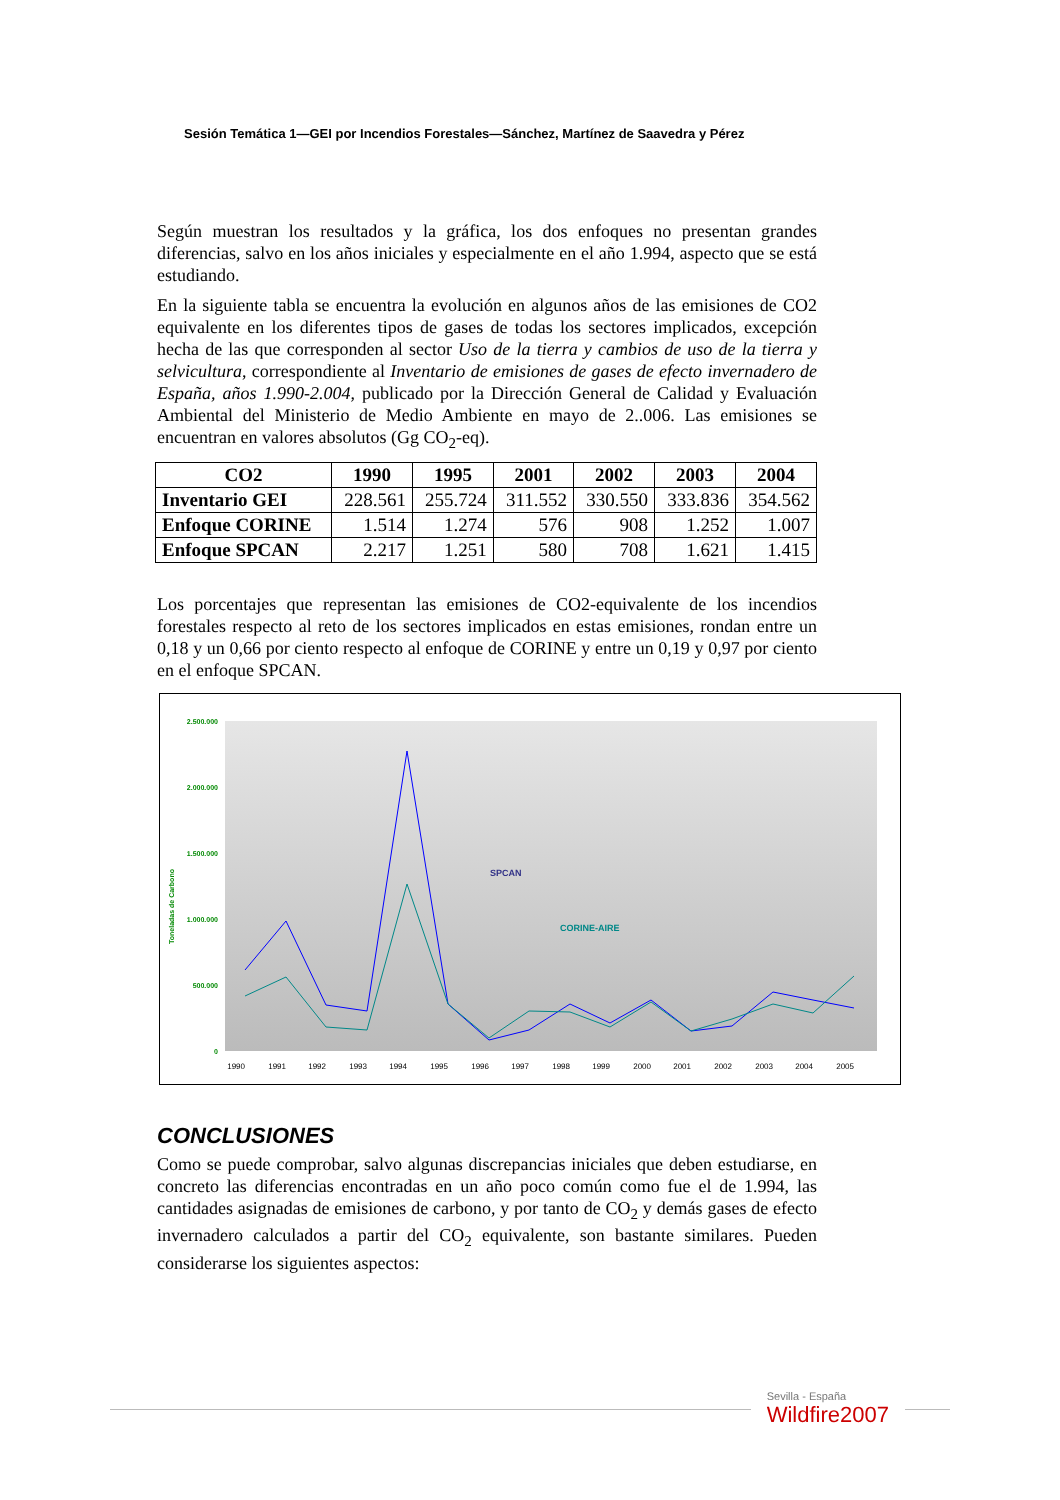Sesión Temática 1—GEI por Incendios Forestales—Sánchez, Martínez de Saavedra y Pérez
Según muestran los resultados y la gráfica, los dos enfoques no presentan grandes diferencias, salvo en los años iniciales y especialmente en el año 1.994, aspecto que se está estudiando.
En la siguiente tabla se encuentra la evolución en algunos años de las emisiones de CO2 equivalente en los diferentes tipos de gases de todas los sectores implicados, excepción hecha de las que corresponden al sector Uso de la tierra y cambios de uso de la tierra y selvicultura, correspondiente al Inventario de emisiones de gases de efecto invernadero de España, años 1.990-2.004, publicado por la Dirección General de Calidad y Evaluación Ambiental del Ministerio de Medio Ambiente en mayo de 2..006. Las emisiones se encuentran en valores absolutos (Gg CO<sub>2</sub>-eq).
| CO2 | 1990 | 1995 | 2001 | 2002 | 2003 | 2004 |
| --- | --- | --- | --- | --- | --- | --- |
| Inventario GEI | 228.561 | 255.724 | 311.552 | 330.550 | 333.836 | 354.562 |
| Enfoque CORINE | 1.514 | 1.274 | 576 | 908 | 1.252 | 1.007 |
| Enfoque SPCAN | 2.217 | 1.251 | 580 | 708 | 1.621 | 1.415 |
Los porcentajes que representan las emisiones de CO2-equivalente de los incendios forestales respecto al reto de los sectores implicados en estas emisiones, rondan entre un 0,18 y un 0,66 por ciento respecto al enfoque de CORINE y entre un 0,19 y 0,97 por ciento en el enfoque SPCAN.
2.500.000
2.000.000
1.500.000
1.000.000
500.000
0
Toneladas de Carbono
SPCAN
CORINE-AIRE
1990
1991
1992
1993
1994
1995
1996
1997
1998
1999
2000
2001
2002
2003
2004
2005
CONCLUSIONES
Como se puede comprobar, salvo algunas discrepancias iniciales que deben estudiarse, en concreto las diferencias encontradas en un año poco común como fue el de 1.994, las cantidades asignadas de emisiones de carbono, y por tanto de CO<sub>2</sub> y demás gases de efecto invernadero calculados a partir del CO<sub>2</sub> equivalente, son bastante similares. Pueden considerarse los siguientes aspectos:
Sevilla - España
Wildfire2007